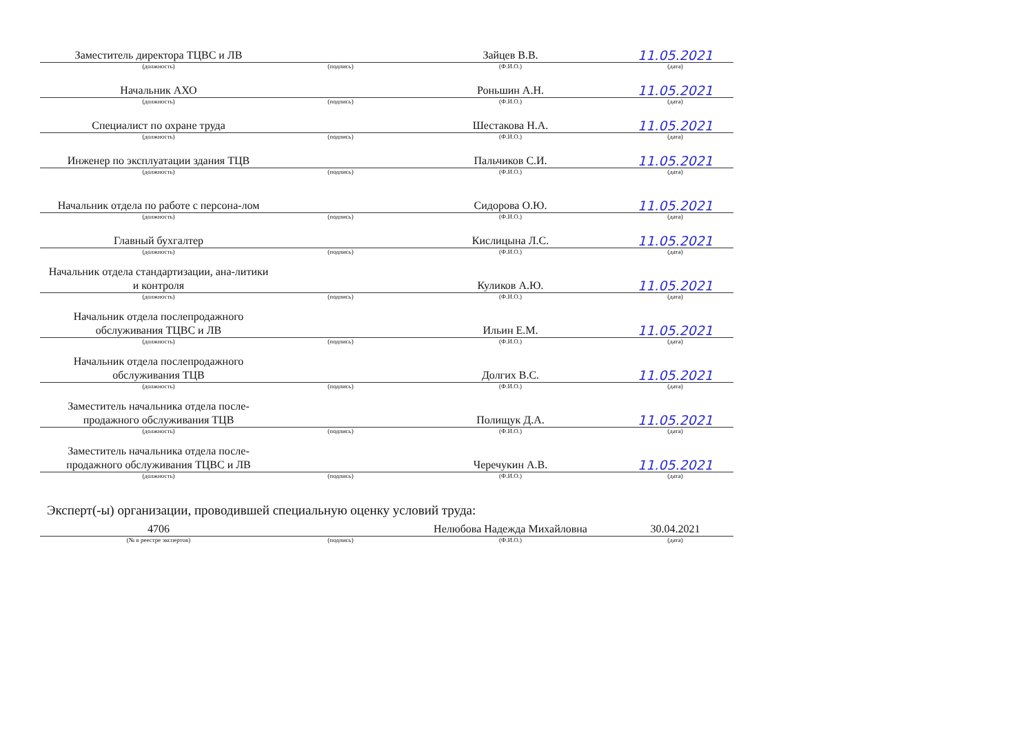| Заместитель директора ТЦВС и ЛВ | | Зайцев В.В. | 11.05.2021 |
| (должность) | (подпись) | (Ф.И.О.) | (дата) |
| Начальник АХО | | Роньшин А.Н. | 11.05.2021 |
| (должность) | (подпись) | (Ф.И.О.) | (дата) |
| Специалист по охране труда | | Шестакова Н.А. | 11.05.2021 |
| (должность) | (подпись) | (Ф.И.О.) | (дата) |
| Инженер по эксплуатации здания ТЦВ | | Пальчиков С.И. | 11.05.2021 |
| (должность) | (подпись) | (Ф.И.О.) | (дата) |
| Начальник отдела по работе с персона-лом | | Сидорова О.Ю. | 11.05.2021 |
| (должность) | (подпись) | (Ф.И.О.) | (дата) |
| Главный бухгалтер | | Кислицына Л.С. | 11.05.2021 |
| (должность) | (подпись) | (Ф.И.О.) | (дата) |
| Начальник отдела стандартизации, ана-литики и контроля | | Куликов А.Ю. | 11.05.2021 |
| (должность) | (подпись) | (Ф.И.О.) | (дата) |
| Начальник отдела послепродажного обслуживания ТЦВС и ЛВ | | Ильин Е.М. | 11.05.2021 |
| (должность) | (подпись) | (Ф.И.О.) | (дата) |
| Начальник отдела послепродажного обслуживания ТЦВ | | Долгих В.С. | 11.05.2021 |
| (должность) | (подпись) | (Ф.И.О.) | (дата) |
| Заместитель начальника отдела после-продажного обслуживания ТЦВ | | Полищук Д.А. | 11.05.2021 |
| (должность) | (подпись) | (Ф.И.О.) | (дата) |
| Заместитель начальника отдела после-продажного обслуживания ТЦВС и ЛВ | | Черечукин А.В. | 11.05.2021 |
| (должность) | (подпись) | (Ф.И.О.) | (дата) |
Эксперт(-ы) организации, проводившей специальную оценку условий труда:
| 4706 | | Нелюбова Надежда Михайловна | 30.04.2021 |
| (№ в реестре экспертов) | (подпись) | (Ф.И.О.) | (дата) |